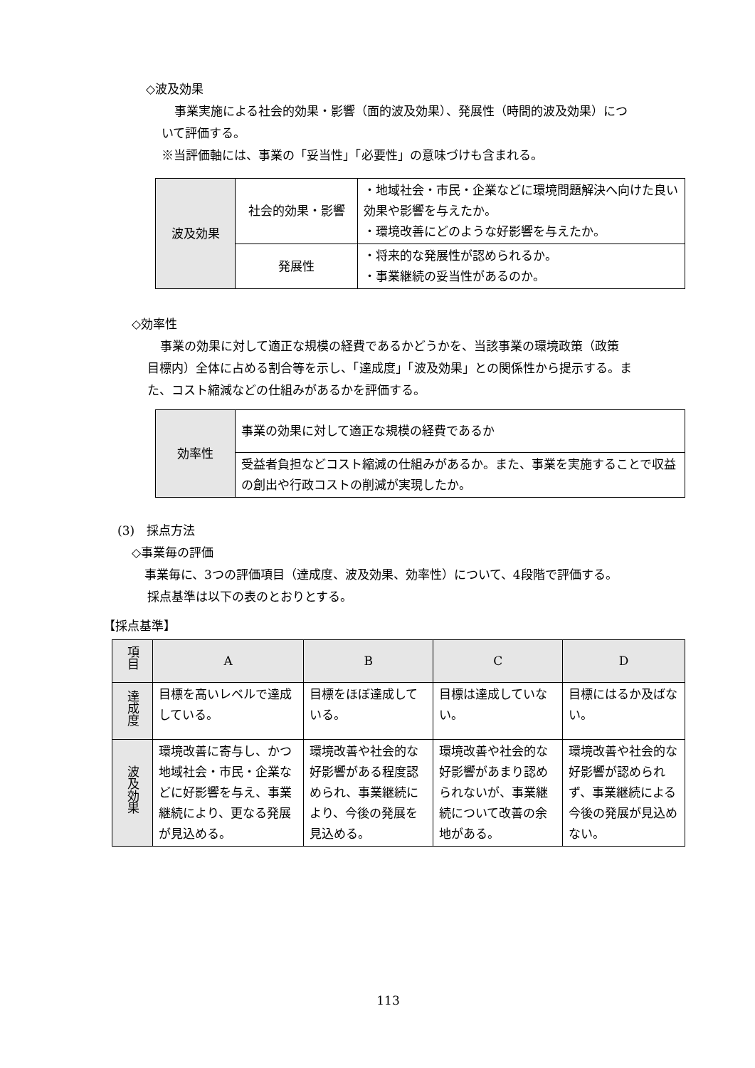◇波及効果
事業実施による社会的効果・影響（面的波及効果）、発展性（時間的波及効果）につ
いて評価する。
※当評価軸には、事業の「妥当性」「必要性」の意味づけも含まれる。
| 波及効果 | 社会的効果・影響 | ・地域社会・市民・企業などに環境問題解決へ向けた良い効果や影響を与えたか。 ・環境改善にどのような好影響を与えたか。 |
| | 発展性 | ・将来的な発展性が認められるか。 ・事業継続の妥当性があるのか。 |
◇効率性
事業の効果に対して適正な規模の経費であるかどうかを、当該事業の環境政策（政策
目標内）全体に占める割合等を示し、「達成度」「波及効果」との関係性から提示する。ま
た、コスト縮減などの仕組みがあるかを評価する。
| 効率性 | 事業の効果に対して適正な規模の経費であるか |
| | 受益者負担などコスト縮減の仕組みがあるか。また、事業を実施することで収益の創出や行政コストの削減が実現したか。 |
(3)　採点方法
◇事業毎の評価
事業毎に、3つの評価項目（達成度、波及効果、効率性）について、4段階で評価する。
採点基準は以下の表のとおりとする。
【採点基準】
| 項目 | A | B | C | D |
| --- | --- | --- | --- | --- |
| 達成度 | 目標を高いレベルで達成している。 | 目標をほぼ達成している。 | 目標は達成していない。 | 目標にはるか及ばない。 |
| 波及効果 | 環境改善に寄与し、かつ地域社会・市民・企業などに好影響を与え、事業継続により、更なる発展が見込める。 | 環境改善や社会的な好影響がある程度認められ、事業継続により、今後の発展を見込める。 | 環境改善や社会的な好影響があまり認められないが、事業継続について改善の余地がある。 | 環境改善や社会的な好影響が認められず、事業継続による今後の発展が見込めない。 |
113